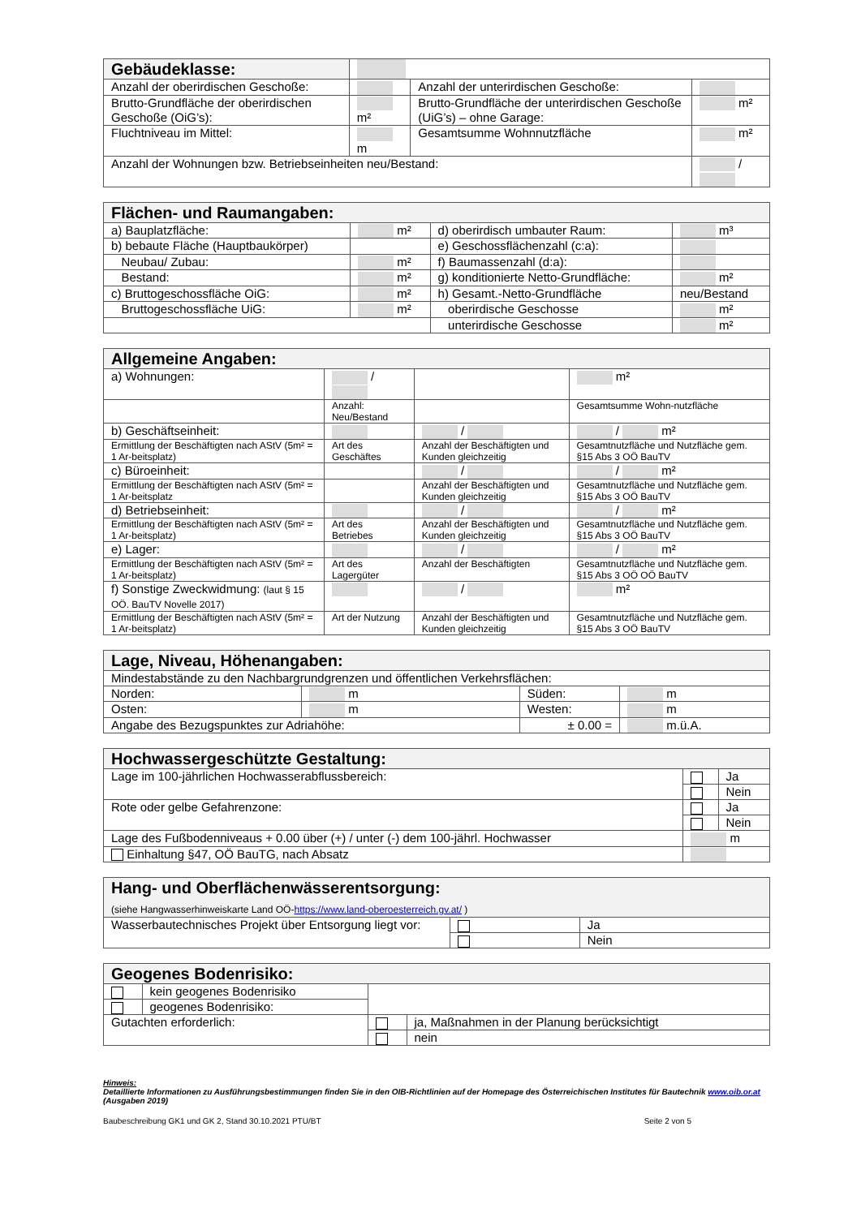| Gebäudeklasse: | | | |
| Anzahl der oberirdischen Geschoße: | | Anzahl der unterirdischen Geschoße: | |
| Brutto-Grundfläche der oberirdischen Geschoße (OiG’s): | m² | Brutto-Grundfläche der unterirdischen Geschoße (UiG’s) – ohne Garage: | m² |
| Fluchtniveau im Mittel: | m | Gesamtsumme Wohnnutzfläche | m² |
| Anzahl der Wohnungen bzw. Betriebseinheiten neu/Bestand: | | | / |
| Flächen- und Raumangaben: | | | |
| a) Bauplatzfläche: | m² | d) oberirdisch umbauter Raum: | m³ |
| b) bebaute Fläche (Hauptbaukörper) | | e) Geschossflächenzahl (c:a): | |
| Neubau/ Zubau: | m² | f) Baumassenzahl (d:a): | |
| Bestand: | m² | g) konditionierte Netto-Grundfläche: | m² |
| c) Bruttogeschossfläche OiG: | m² | h) Gesamt.-Netto-Grundfläche | neu/Bestand |
| Bruttogeschossfläche UiG: | m² | oberirdische Geschosse | m² |
| | | unterirdische Geschosse | m² |
| Allgemeine Angaben: | | | |
| a) Wohnungen: | / | | m² |
| | Anzahl: Neu/Bestand | | Gesamtsumme Wohn-nutzfläche |
| b) Geschäftseinheit: | | / | / m² |
| Ermittlung der Beschäftigten nach AStV (5m² = 1 Ar-beitsplatz) | Art des Geschäftes | Anzahl der Beschäftigten und Kunden gleichzeitig | Gesamtnutzfläche und Nutzfläche gem. §15 Abs 3 OÖ BauTV |
| c) Büroeinheit: | | / | / m² |
| Ermittlung der Beschäftigten nach AStV (5m² = 1 Ar-beitsplatz | | Anzahl der Beschäftigten und Kunden gleichzeitig | Gesamtnutzfläche und Nutzfläche gem. §15 Abs 3 OÖ BauTV |
| d) Betriebseinheit: | | / | / m² |
| Ermittlung der Beschäftigten nach AStV (5m² = 1 Ar-beitsplatz) | Art des Betriebes | Anzahl der Beschäftigten und Kunden gleichzeitig | Gesamtnutzfläche und Nutzfläche gem. §15 Abs 3 OÖ BauTV |
| e) Lager: | | / | / m² |
| Ermittlung der Beschäftigten nach AStV (5m² = 1 Ar-beitsplatz) | Art des Lagergüter | Anzahl der Beschäftigten | Gesamtnutzfläche und Nutzfläche gem. §15 Abs 3 OÖ OÖ BauTV |
| f) Sonstige Zweckwidmung: (laut § 15 OÖ. BauTV Novelle 2017) | | / | m² |
| Ermittlung der Beschäftigten nach AStV (5m² = 1 Ar-beitsplatz) | Art der Nutzung | Anzahl der Beschäftigten und Kunden gleichzeitig | Gesamtnutzfläche und Nutzfläche gem. §15 Abs 3 OÖ BauTV |
| Lage, Niveau, Höhenangaben: | | | |
| Mindestabstände zu den Nachbargrundgrenzen und öffentlichen Verkehrsflächen: | | | |
| Norden: | m | Süden: | m |
| Osten: | m | Westen: | m |
| Angabe des Bezugspunktes zur Adriahöhe: | | ± 0.00 = | m.ü.A. |
| Hochwassergeschützte Gestaltung: | | |
| Lage im 100-jährlichen Hochwasserabflussbereich: | | Ja |
| | | Nein |
| Rote oder gelbe Gefahrenzone: | | Ja |
| | | Nein |
| Lage des Fußbodenniveaus + 0.00 über (+) / unter (-) dem 100-jährl. Hochwasser | m | |
| Einhaltung §47, OÖ BauTG, nach Absatz | | |
| Hang- und Oberflächenwässerentsorgung: (siehe Hangwasserhinweiskarte Land OÖ- https://www.land-oberoesterreich.gv.at/ ) | | |
| Wasserbautechnisches Projekt über Entsorgung liegt vor: | | Ja |
| | | Nein |
| Geogenes Bodenrisiko: | | | |
| | kein geogenes Bodenrisiko | | |
| | geogenes Bodenrisiko: | | |
| Gutachten erforderlich: | | | ja, Maßnahmen in der Planung berücksichtigt |
| | | | nein |
Hinweis:
Detaillierte Informationen zu Ausführungsbestimmungen finden Sie in den OIB-Richtlinien auf der Homepage des Österreichischen Institutes für Bautechnik www.oib.or.at (Ausgaben 2019)
Baubeschreibung GK1 und GK 2, Stand 30.10.2021 PTU/BT Seite 2 von 5